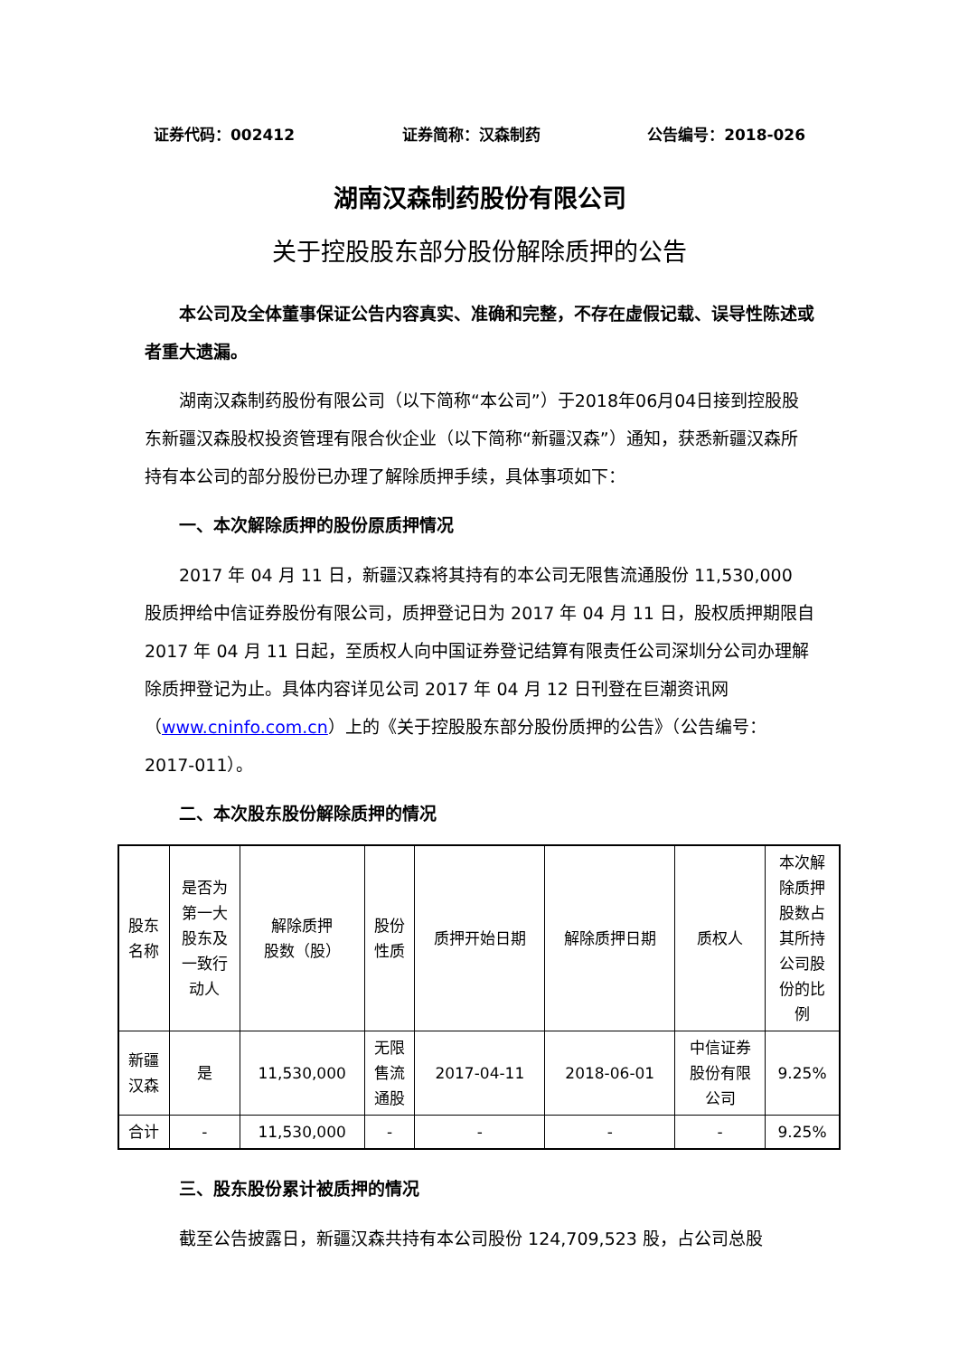证券代码：002412 证券简称：汉森制药 公告编号：2018-026
湖南汉森制药股份有限公司
关于控股股东部分股份解除质押的公告
本公司及全体董事保证公告内容真实、准确和完整，不存在虚假记载、误导性陈述或者重大遗漏。
湖南汉森制药股份有限公司（以下简称“本公司”）于2018年06月04日接到控股股东新疆汉森股权投资管理有限合伙企业（以下简称“新疆汉森”）通知，获悉新疆汉森所持有本公司的部分股份已办理了解除质押手续，具体事项如下：
一、本次解除质押的股份原质押情况
2017 年 04 月 11 日，新疆汉森将其持有的本公司无限售流通股份 11,530,000 股质押给中信证券股份有限公司，质押登记日为 2017 年 04 月 11 日，股权质押期限自 2017 年 04 月 11 日起，至质权人向中国证券登记结算有限责任公司深圳分公司办理解除质押登记为止。具体内容详见公司 2017 年 04 月 12 日刊登在巨潮资讯网（www.cninfo.com.cn）上的《关于控股股东部分股份质押的公告》（公告编号：2017-011）。
二、本次股东股份解除质押的情况
| 股东 名称 | 是否为 第一大 股东及 一致行 动人 | 解除质押 股数（股） | 股份 性质 | 质押开始日期 | 解除质押日期 | 质权人 | 本次解 除质押 股数占 其所持 公司股 份的比 例 |
| 新疆 汉森 | 是 | 11,530,000 | 无限 售流 通股 | 2017-04-11 | 2018-06-01 | 中信证券 股份有限 公司 | 9.25% |
| 合计 | - | 11,530,000 | - | - | - | - | 9.25% |
三、股东股份累计被质押的情况
截至公告披露日，新疆汉森共持有本公司股份 124,709,523 股，占公司总股